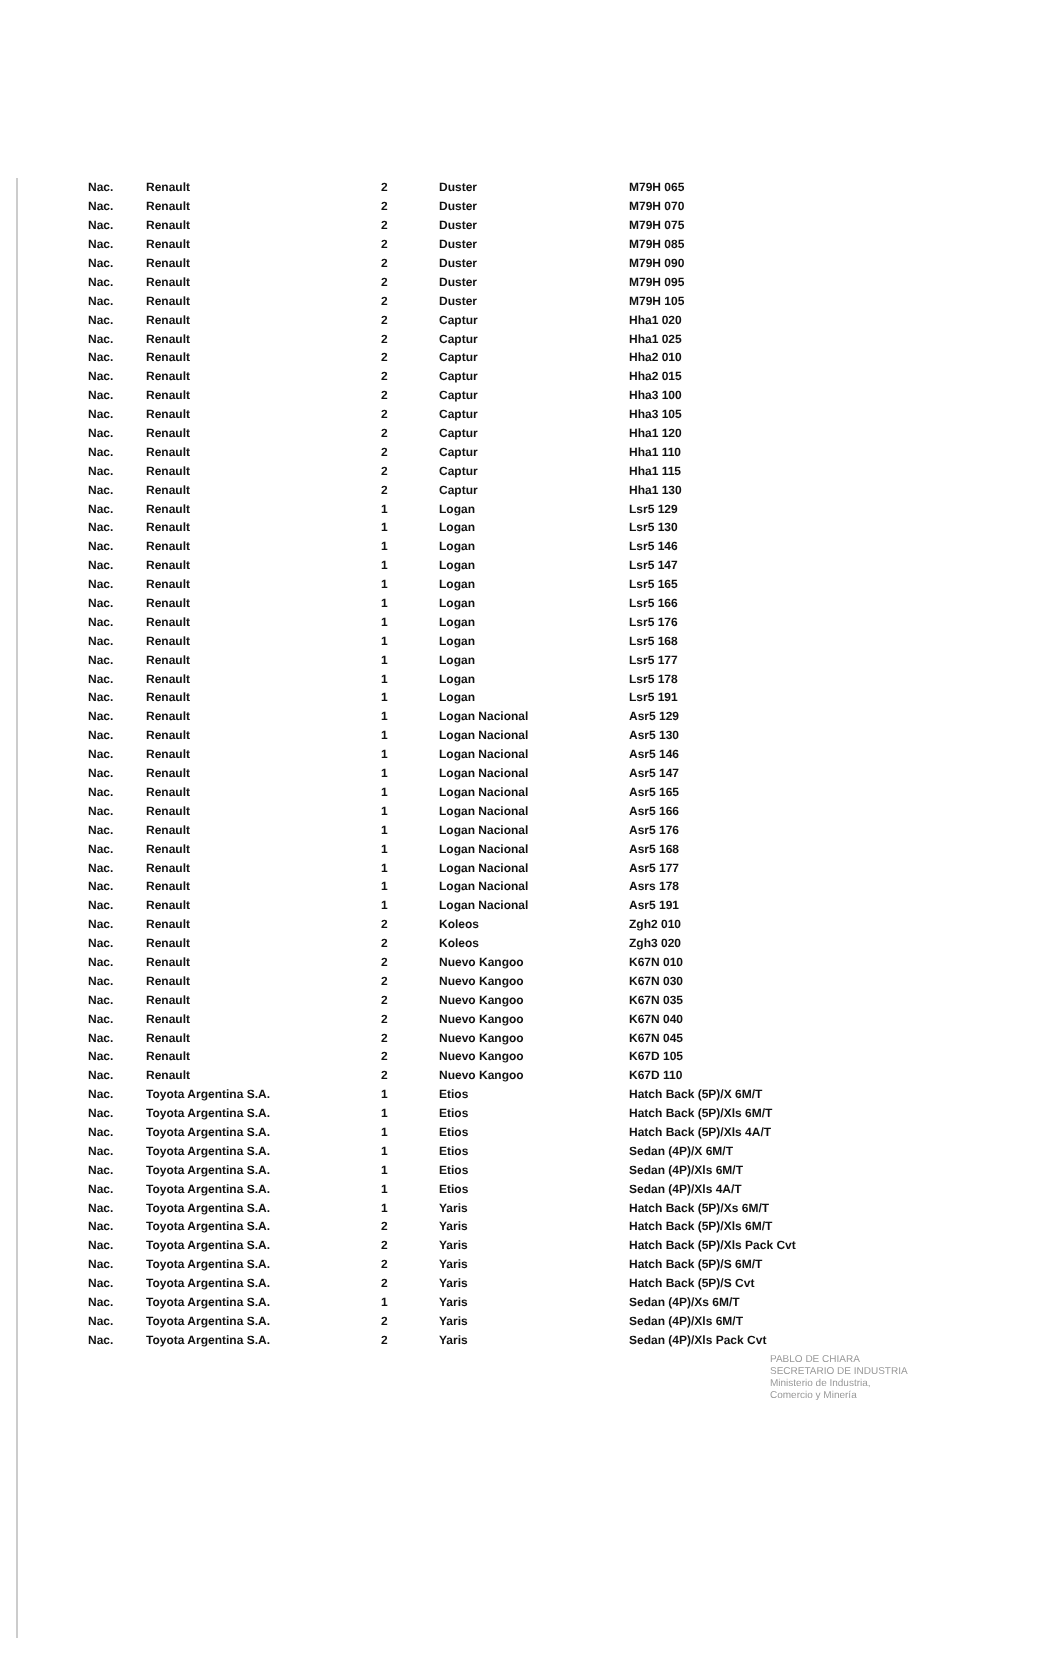| Nac. | Renault | 2 | Duster | M79H 065 |
| Nac. | Renault | 2 | Duster | M79H 070 |
| Nac. | Renault | 2 | Duster | M79H 075 |
| Nac. | Renault | 2 | Duster | M79H 085 |
| Nac. | Renault | 2 | Duster | M79H 090 |
| Nac. | Renault | 2 | Duster | M79H 095 |
| Nac. | Renault | 2 | Duster | M79H 105 |
| Nac. | Renault | 2 | Captur | Hha1 020 |
| Nac. | Renault | 2 | Captur | Hha1 025 |
| Nac. | Renault | 2 | Captur | Hha2 010 |
| Nac. | Renault | 2 | Captur | Hha2 015 |
| Nac. | Renault | 2 | Captur | Hha3 100 |
| Nac. | Renault | 2 | Captur | Hha3 105 |
| Nac. | Renault | 2 | Captur | Hha1 120 |
| Nac. | Renault | 2 | Captur | Hha1 110 |
| Nac. | Renault | 2 | Captur | Hha1 115 |
| Nac. | Renault | 2 | Captur | Hha1 130 |
| Nac. | Renault | 1 | Logan | Lsr5 129 |
| Nac. | Renault | 1 | Logan | Lsr5 130 |
| Nac. | Renault | 1 | Logan | Lsr5 146 |
| Nac. | Renault | 1 | Logan | Lsr5 147 |
| Nac. | Renault | 1 | Logan | Lsr5 165 |
| Nac. | Renault | 1 | Logan | Lsr5 166 |
| Nac. | Renault | 1 | Logan | Lsr5 176 |
| Nac. | Renault | 1 | Logan | Lsr5 168 |
| Nac. | Renault | 1 | Logan | Lsr5 177 |
| Nac. | Renault | 1 | Logan | Lsr5 178 |
| Nac. | Renault | 1 | Logan | Lsr5 191 |
| Nac. | Renault | 1 | Logan Nacional | Asr5 129 |
| Nac. | Renault | 1 | Logan Nacional | Asr5 130 |
| Nac. | Renault | 1 | Logan Nacional | Asr5 146 |
| Nac. | Renault | 1 | Logan Nacional | Asr5 147 |
| Nac. | Renault | 1 | Logan Nacional | Asr5 165 |
| Nac. | Renault | 1 | Logan Nacional | Asr5 166 |
| Nac. | Renault | 1 | Logan Nacional | Asr5 176 |
| Nac. | Renault | 1 | Logan Nacional | Asr5 168 |
| Nac. | Renault | 1 | Logan Nacional | Asr5 177 |
| Nac. | Renault | 1 | Logan Nacional | Asrs 178 |
| Nac. | Renault | 1 | Logan Nacional | Asr5 191 |
| Nac. | Renault | 2 | Koleos | Zgh2 010 |
| Nac. | Renault | 2 | Koleos | Zgh3 020 |
| Nac. | Renault | 2 | Nuevo Kangoo | K67N 010 |
| Nac. | Renault | 2 | Nuevo Kangoo | K67N 030 |
| Nac. | Renault | 2 | Nuevo Kangoo | K67N 035 |
| Nac. | Renault | 2 | Nuevo Kangoo | K67N 040 |
| Nac. | Renault | 2 | Nuevo Kangoo | K67N 045 |
| Nac. | Renault | 2 | Nuevo Kangoo | K67D 105 |
| Nac. | Renault | 2 | Nuevo Kangoo | K67D 110 |
| Nac. | Toyota Argentina S.A. | 1 | Etios | Hatch Back (5P)/X 6M/T |
| Nac. | Toyota Argentina S.A. | 1 | Etios | Hatch Back (5P)/Xls 6M/T |
| Nac. | Toyota Argentina S.A. | 1 | Etios | Hatch Back (5P)/Xls 4A/T |
| Nac. | Toyota Argentina S.A. | 1 | Etios | Sedan (4P)/X 6M/T |
| Nac. | Toyota Argentina S.A. | 1 | Etios | Sedan (4P)/Xls 6M/T |
| Nac. | Toyota Argentina S.A. | 1 | Etios | Sedan (4P)/Xls 4A/T |
| Nac. | Toyota Argentina S.A. | 1 | Yaris | Hatch Back (5P)/Xs 6M/T |
| Nac. | Toyota Argentina S.A. | 2 | Yaris | Hatch Back (5P)/Xls 6M/T |
| Nac. | Toyota Argentina S.A. | 2 | Yaris | Hatch Back (5P)/Xls Pack Cvt |
| Nac. | Toyota Argentina S.A. | 2 | Yaris | Hatch Back (5P)/S 6M/T |
| Nac. | Toyota Argentina S.A. | 2 | Yaris | Hatch Back (5P)/S Cvt |
| Nac. | Toyota Argentina S.A. | 1 | Yaris | Sedan (4P)/Xs 6M/T |
| Nac. | Toyota Argentina S.A. | 2 | Yaris | Sedan (4P)/Xls 6M/T |
| Nac. | Toyota Argentina S.A. | 2 | Yaris | Sedan (4P)/Xls Pack Cvt |
PABLO DE CHIARA
SECRETARIO DE INDUSTRIA
Ministerio de Industria,
Comercio y Minería